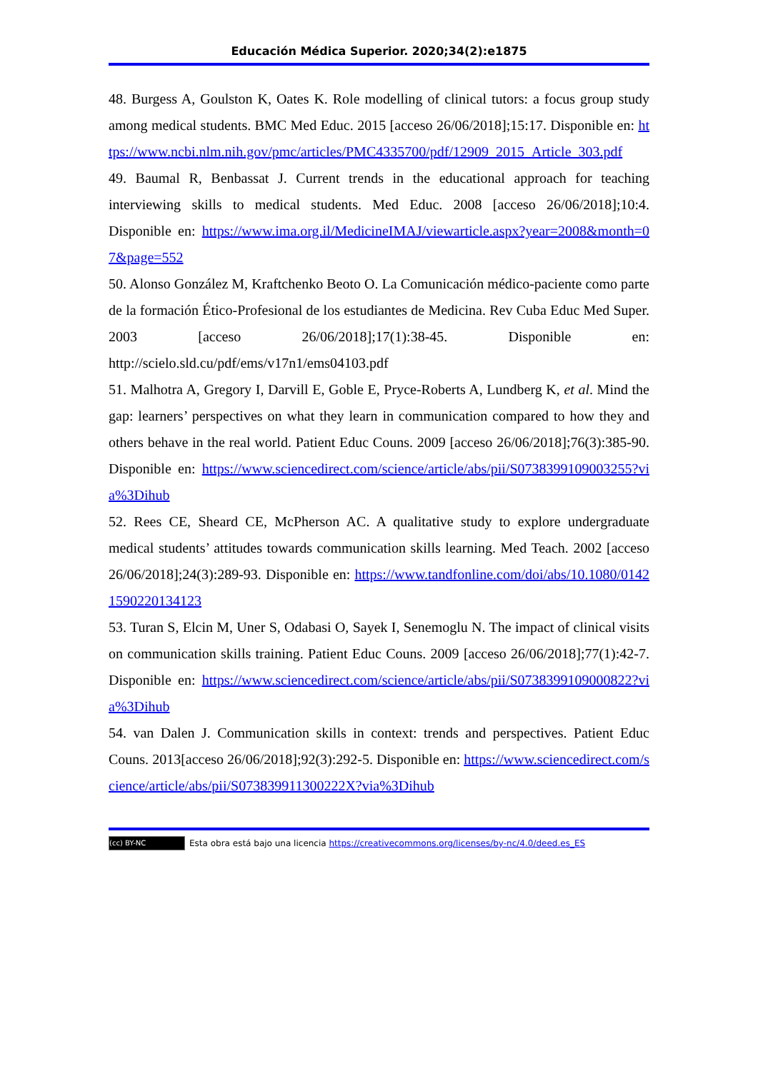Educación Médica Superior. 2020;34(2):e1875
48. Burgess A, Goulston K, Oates K. Role modelling of clinical tutors: a focus group study among medical students. BMC Med Educ. 2015 [acceso 26/06/2018];15:17. Disponible en: https://www.ncbi.nlm.nih.gov/pmc/articles/PMC4335700/pdf/12909_2015_Article_303.pdf
49. Baumal R, Benbassat J. Current trends in the educational approach for teaching interviewing skills to medical students. Med Educ. 2008 [acceso 26/06/2018];10:4. Disponible en: https://www.ima.org.il/MedicineIMAJ/viewarticle.aspx?year=2008&month=07&page=552
50. Alonso González M, Kraftchenko Beoto O. La Comunicación médico-paciente como parte de la formación Ético-Profesional de los estudiantes de Medicina. Rev Cuba Educ Med Super. 2003 [acceso 26/06/2018];17(1):38-45. Disponible en: http://scielo.sld.cu/pdf/ems/v17n1/ems04103.pdf
51. Malhotra A, Gregory I, Darvill E, Goble E, Pryce-Roberts A, Lundberg K, et al. Mind the gap: learners’ perspectives on what they learn in communication compared to how they and others behave in the real world. Patient Educ Couns. 2009 [acceso 26/06/2018];76(3):385-90. Disponible en: https://www.sciencedirect.com/science/article/abs/pii/S0738399109003255?via%3Dihub
52. Rees CE, Sheard CE, McPherson AC. A qualitative study to explore undergraduate medical students’ attitudes towards communication skills learning. Med Teach. 2002 [acceso 26/06/2018];24(3):289-93. Disponible en: https://www.tandfonline.com/doi/abs/10.1080/01421590220134123
53. Turan S, Elcin M, Uner S, Odabasi O, Sayek I, Senemoglu N. The impact of clinical visits on communication skills training. Patient Educ Couns. 2009 [acceso 26/06/2018];77(1):42-7. Disponible en: https://www.sciencedirect.com/science/article/abs/pii/S0738399109000822?via%3Dihub
54. van Dalen J. Communication skills in context: trends and perspectives. Patient Educ Couns. 2013[acceso 26/06/2018];92(3):292-5. Disponible en: https://www.sciencedirect.com/science/article/abs/pii/S073839911300222X?via%3Dihub
(cc) BY-NC Esta obra está bajo una licencia https://creativecommons.org/licenses/by-nc/4.0/deed.es_ES